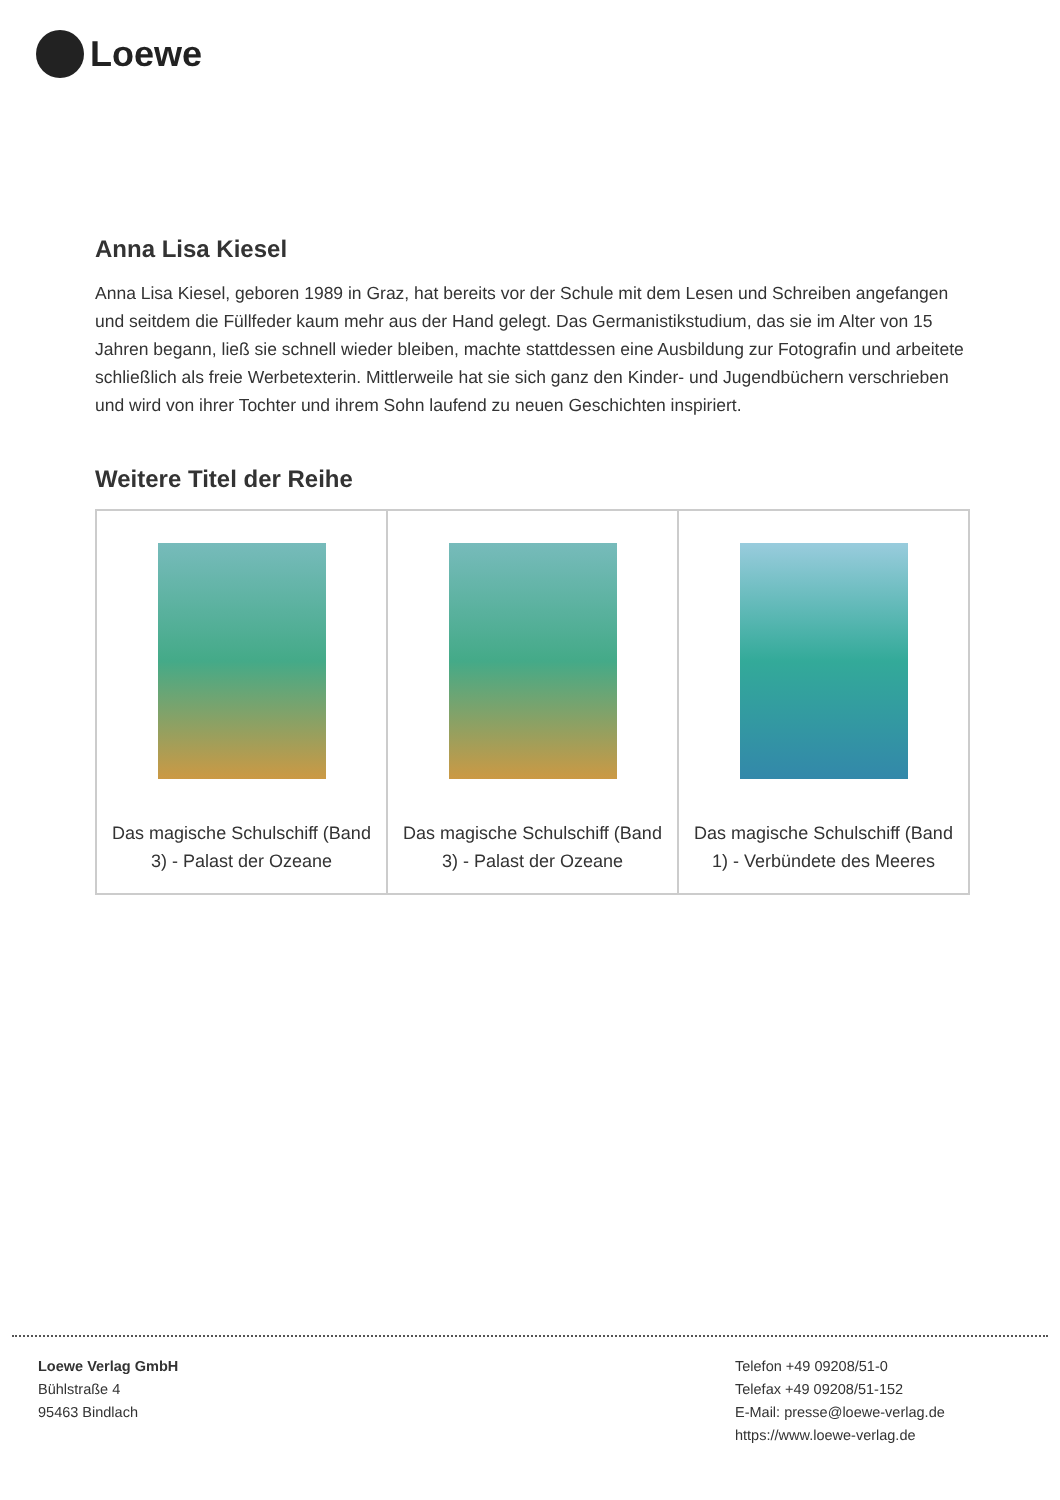Loewe
Anna Lisa Kiesel
Anna Lisa Kiesel, geboren 1989 in Graz, hat bereits vor der Schule mit dem Lesen und Schreiben angefangen und seitdem die Füllfeder kaum mehr aus der Hand gelegt. Das Germanistikstudium, das sie im Alter von 15 Jahren begann, ließ sie schnell wieder bleiben, machte stattdessen eine Ausbildung zur Fotografin und arbeitete schließlich als freie Werbetexterin. Mittlerweile hat sie sich ganz den Kinder- und Jugendbüchern verschrieben und wird von ihrer Tochter und ihrem Sohn laufend zu neuen Geschichten inspiriert.
Weitere Titel der Reihe
| Das magische Schulschiff (Band 3) - Palast der Ozeane | Das magische Schulschiff (Band 3) - Palast der Ozeane | Das magische Schulschiff (Band 1) - Verbündete des Meeres |
Loewe Verlag GmbH
Bühlstraße 4
95463 Bindlach
Telefon +49 09208/51-0
Telefax +49 09208/51-152
E-Mail: presse@loewe-verlag.de
https://www.loewe-verlag.de